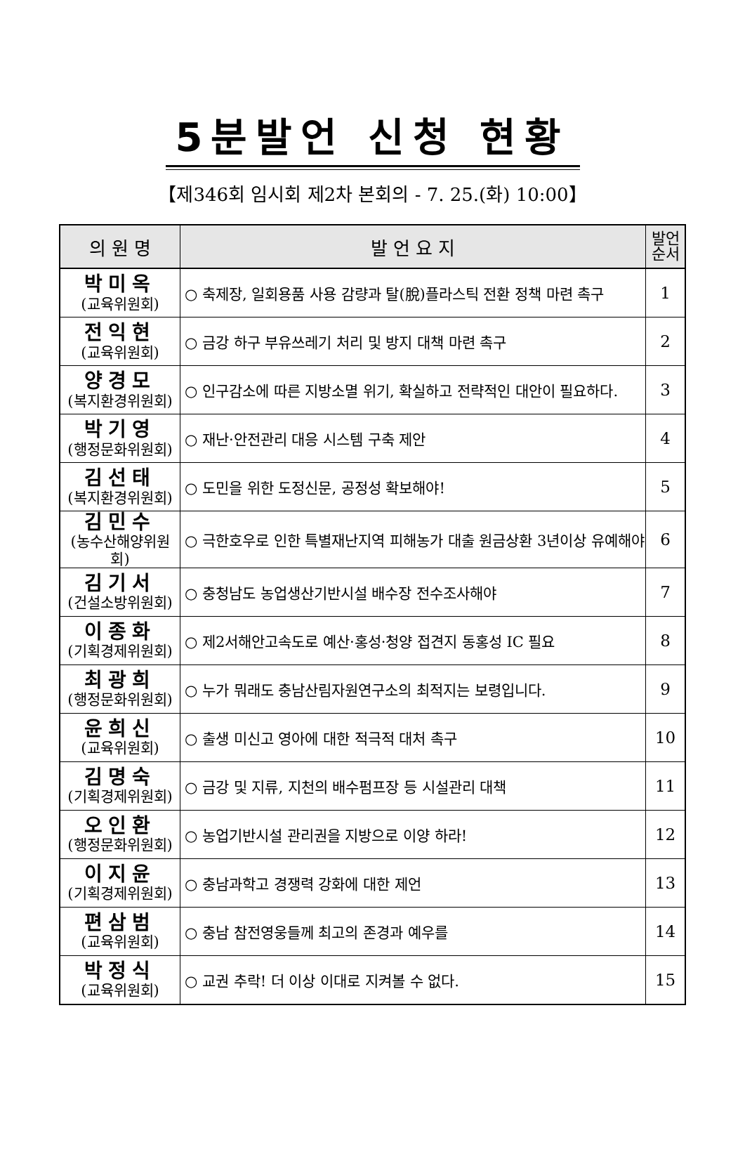5분발언 신청 현황
【제346회 임시회 제2차 본회의 - 7. 25.(화) 10:00】
| 의 원 명 | 발 언 요 지 | 발언 순서 |
| --- | --- | --- |
| 박미옥 (교육위원회) | ○ 축제장, 일회용품 사용 감량과 탈(脫)플라스틱 전환 정책 마련 촉구 | 1 |
| 전익현 (교육위원회) | ○ 금강 하구 부유쓰레기 처리 및 방지 대책 마련 촉구 | 2 |
| 양경모 (복지환경위원회) | ○ 인구감소에 따른 지방소멸 위기, 확실하고 전략적인 대안이 필요하다. | 3 |
| 박기영 (행정문화위원회) | ○ 재난·안전관리 대응 시스템 구축 제안 | 4 |
| 김선태 (복지환경위원회) | ○ 도민을 위한 도정신문, 공정성 확보해야! | 5 |
| 김민수 (농수산해양위원회) | ○ 극한호우로 인한 특별재난지역 피해농가 대출 원금상환 3년이상 유예해야 | 6 |
| 김기서 (건설소방위원회) | ○ 충청남도 농업생산기반시설 배수장 전수조사해야 | 7 |
| 이종화 (기획경제위원회) | ○ 제2서해안고속도로 예산·홍성·청양 접견지 동홍성 IC 필요 | 8 |
| 최광희 (행정문화위원회) | ○ 누가 뭐래도 충남산림자원연구소의 최적지는 보령입니다. | 9 |
| 윤희신 (교육위원회) | ○ 출생 미신고 영아에 대한 적극적 대처 촉구 | 10 |
| 김명숙 (기획경제위원회) | ○ 금강 및 지류, 지천의 배수펌프장 등 시설관리 대책 | 11 |
| 오인환 (행정문화위원회) | ○ 농업기반시설 관리권을 지방으로 이양 하라! | 12 |
| 이지윤 (기획경제위원회) | ○ 충남과학고 경쟁력 강화에 대한 제언 | 13 |
| 편삼범 (교육위원회) | ○ 충남 참전영웅들께 최고의 존경과 예우를 | 14 |
| 박정식 (교육위원회) | ○ 교권 추락! 더 이상 이대로 지켜볼 수 없다. | 15 |